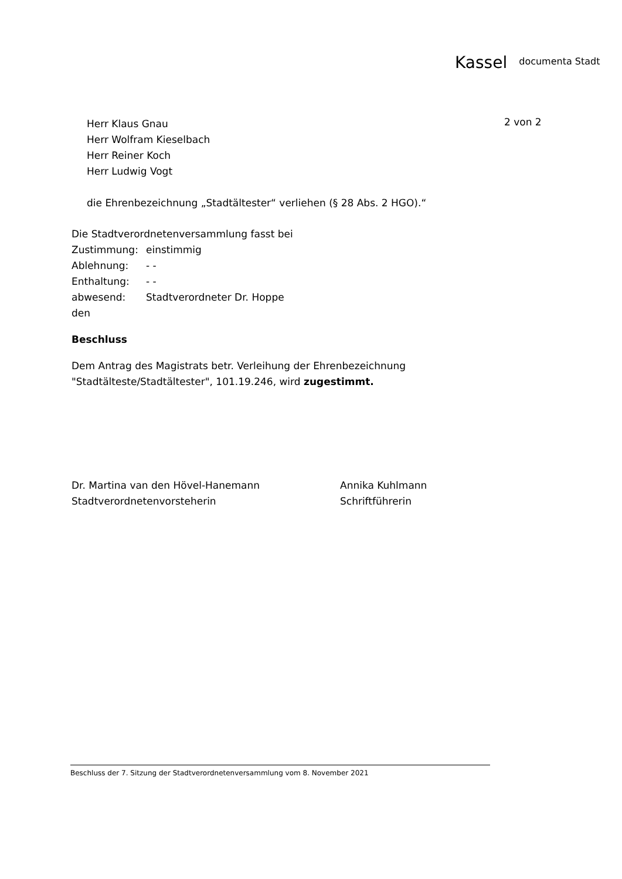Kassel documenta Stadt
2 von 2
Herr Klaus Gnau
Herr Wolfram Kieselbach
Herr Reiner Koch
Herr Ludwig Vogt
die Ehrenbezeichnung „Stadtältester“ verliehen (§ 28 Abs. 2 HGO).“
Die Stadtverordnetenversammlung fasst bei
| Zustimmung: | einstimmig |
| Ablehnung: | - - |
| Enthaltung: | - - |
| abwesend: | Stadtverordneter Dr. Hoppe |
den
Beschluss
Dem Antrag des Magistrats betr. Verleihung der Ehrenbezeichnung
"Stadtälteste/Stadtältester", 101.19.246, wird zugestimmt.
| Dr. Martina van den Hövel-Hanemann | Annika Kuhlmann |
| Stadtverordnetenvorsteherin | Schriftführerin |
Beschluss der 7. Sitzung der Stadtverordnetenversammlung vom 8. November 2021